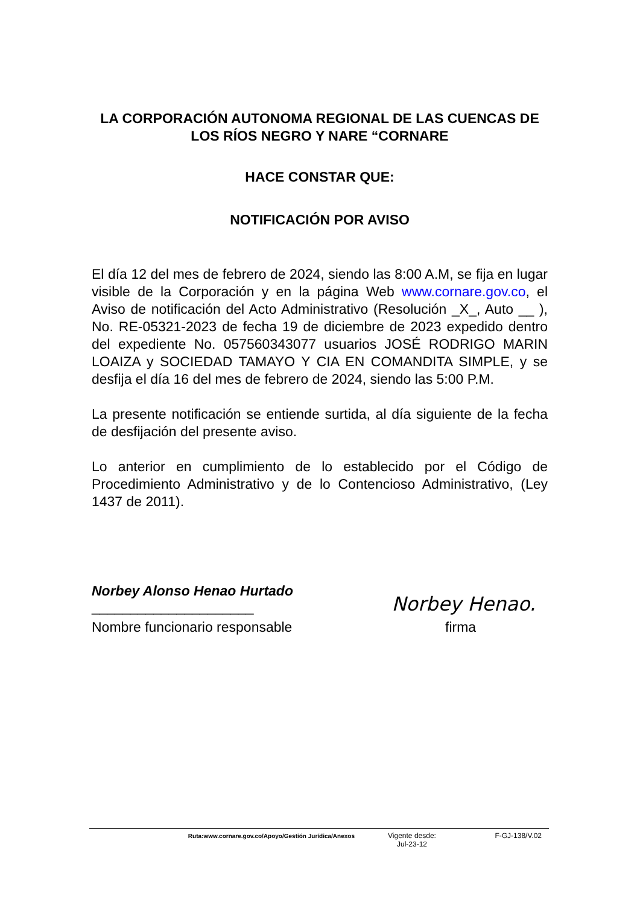LA CORPORACIÓN AUTONOMA REGIONAL DE LAS CUENCAS DE LOS RÍOS NEGRO Y NARE “CORNARE
HACE CONSTAR QUE:
NOTIFICACIÓN POR AVISO
El día 12 del mes de febrero de 2024, siendo las 8:00 A.M, se fija en lugar visible de la Corporación y en la página Web www.cornare.gov.co, el Aviso de notificación del Acto Administrativo (Resolución _X_, Auto __ ), No. RE-05321-2023 de fecha 19 de diciembre de 2023 expedido dentro del expediente No. 057560343077 usuarios JOSÉ RODRIGO MARIN LOAIZA y SOCIEDAD TAMAYO Y CIA EN COMANDITA SIMPLE, y se desfija el día 16 del mes de febrero de 2024, siendo las 5:00 P.M.
La presente notificación se entiende surtida, al día siguiente de la fecha de desfijación del presente aviso.
Lo anterior en cumplimiento de lo establecido por el Código de Procedimiento Administrativo y de lo Contencioso Administrativo, (Ley 1437 de 2011).
Norbey Alonso Henao Hurtado
_____________________
Norbey Henao.
Nombre funcionario responsable firma
Ruta:www.cornare.gov.co/Apoyo/Gestión Jurídica/Anexos Vigente desde:
Jul-23-12 F-GJ-138/V.02